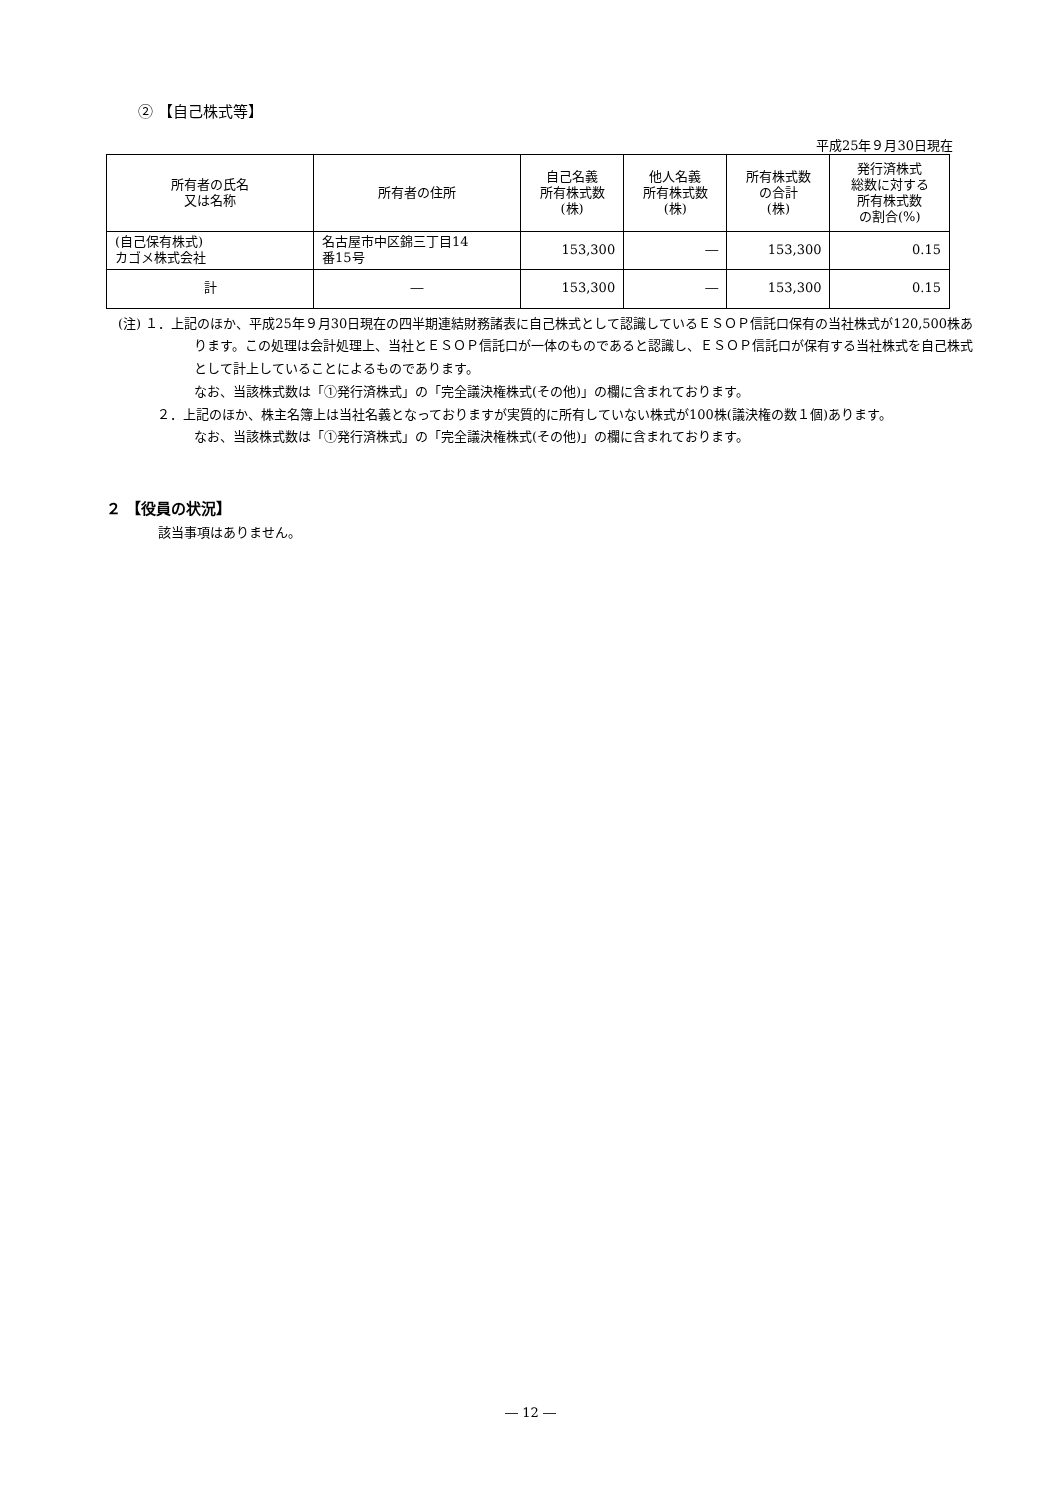② 【自己株式等】
平成25年９月30日現在
| 所有者の氏名 又は名称 | 所有者の住所 | 自己名義 所有株式数 (株) | 他人名義 所有株式数 (株) | 所有株式数 の合計 (株) | 発行済株式 総数に対する 所有株式数 の割合(%) |
| --- | --- | --- | --- | --- | --- |
| (自己保有株式) カゴメ株式会社 | 名古屋市中区錦三丁目14 番15号 | 153,300 | ― | 153,300 | 0.15 |
| 計 | ― | 153,300 | ― | 153,300 | 0.15 |
(注) １．上記のほか、平成25年９月30日現在の四半期連結財務諸表に自己株式として認識しているＥＳＯＰ信託口保有の当社株式が120,500株あります。この処理は会計処理上、当社とＥＳＯＰ信託口が一体のものであると認識し、ＥＳＯＰ信託口が保有する当社株式を自己株式として計上していることによるものであります。
なお、当該株式数は「①発行済株式」の「完全議決権株式(その他)」の欄に含まれております。
　　　２．上記のほか、株主名簿上は当社名義となっておりますが実質的に所有していない株式が100株(議決権の数１個)あります。
なお、当該株式数は「①発行済株式」の「完全議決権株式(その他)」の欄に含まれております。
２ 【役員の状況】
該当事項はありません。
― 12 ―